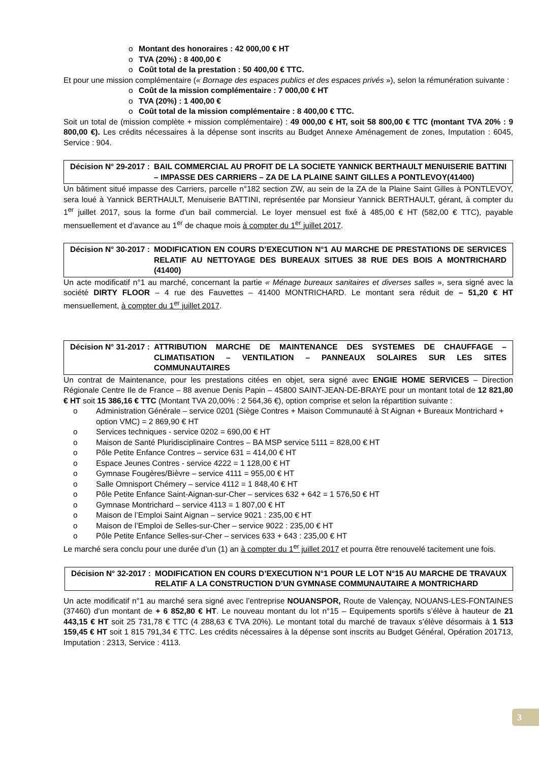o Montant des honoraires : 42 000,00 € HT
o TVA (20%) : 8 400,00 €
o Coût total de la prestation : 50 400,00 € TTC.
Et pour une mission complémentaire (« Bornage des espaces publics et des espaces privés »), selon la rémunération suivante :
o Coût de la mission complémentaire : 7 000,00 € HT
o TVA (20%) : 1 400,00 €
o Coût total de la mission complémentaire : 8 400,00 € TTC.
Soit un total de (mission complète + mission complémentaire) : 49 000,00 € HT, soit 58 800,00 € TTC (montant TVA 20% : 9 800,00 €). Les crédits nécessaires à la dépense sont inscrits au Budget Annexe Aménagement de zones, Imputation : 6045, Service : 904.
Décision N° 29-2017 : BAIL COMMERCIAL AU PROFIT DE LA SOCIETE YANNICK BERTHAULT MENUISERIE BATTINI – IMPASSE DES CARRIERS – ZA DE LA PLAINE SAINT GILLES A PONTLEVOY(41400)
Un bâtiment situé impasse des Carriers, parcelle n°182 section ZW, au sein de la ZA de la Plaine Saint Gilles à PONTLEVOY, sera loué à Yannick BERTHAULT, Menuiserie BATTINI, représentée par Monsieur Yannick BERTHAULT, gérant, à compter du 1<sup>er</sup> juillet 2017, sous la forme d’un bail commercial. Le loyer mensuel est fixé à 485,00 € HT (582,00 € TTC), payable mensuellement et d’avance au 1<sup>er</sup> de chaque mois à compter du 1<sup>er</sup> juillet 2017.
Décision N° 30-2017 : MODIFICATION EN COURS D’EXECUTION N°1 AU MARCHE DE PRESTATIONS DE SERVICES RELATIF AU NETTOYAGE DES BUREAUX SITUES 38 RUE DES BOIS A MONTRICHARD (41400)
Un acte modificatif n°1 au marché, concernant la partie « Ménage bureaux sanitaires et diverses salles », sera signé avec la société DIRTY FLOOR – 4 rue des Fauvettes – 41400 MONTRICHARD. Le montant sera réduit de – 51,20 € HT mensuellement, à compter du 1<sup>er</sup> juillet 2017.
Décision N° 31-2017 : ATTRIBUTION MARCHE DE MAINTENANCE DES SYSTEMES DE CHAUFFAGE – CLIMATISATION – VENTILATION – PANNEAUX SOLAIRES SUR LES SITES COMMUNAUTAIRES
Un contrat de Maintenance, pour les prestations citées en objet, sera signé avec ENGIE HOME SERVICES – Direction Régionale Centre Ile de France – 88 avenue Denis Papin – 45800 SAINT-JEAN-DE-BRAYE pour un montant total de 12 821,80 € HT soit 15 386,16 € TTC (Montant TVA 20,00% : 2 564,36 €), option comprise et selon la répartition suivante :
o Administration Générale – service 0201 (Siège Contres + Maison Communauté à St Aignan + Bureaux Montrichard + option VMC) = 2 869,90 € HT
o Services techniques - service 0202 = 690,00 € HT
o Maison de Santé Pluridisciplinaire Contres – BA MSP service 5111 = 828,00 € HT
o Pôle Petite Enfance Contres – service 631 = 414,00 € HT
o Espace Jeunes Contres - service 4222 = 1 128,00 € HT
o Gymnase Fougères/Bièvre – service 4111 = 955,00 € HT
o Salle Omnisport Chémery – service 4112 = 1 848,40 € HT
o Pôle Petite Enfance Saint-Aignan-sur-Cher – services 632 + 642 = 1 576,50 € HT
o Gymnase Montrichard – service 4113 = 1 807,00 € HT
o Maison de l’Emploi Saint Aignan – service 9021 : 235,00 € HT
o Maison de l’Emploi de Selles-sur-Cher – service 9022 : 235,00 € HT
o Pôle Petite Enfance Selles-sur-Cher – services 633 + 643 : 235,00 € HT
Le marché sera conclu pour une durée d’un (1) an à compter du 1<sup>er</sup> juillet 2017 et pourra être renouvelé tacitement une fois.
Décision N° 32-2017 : MODIFICATION EN COURS D’EXECUTION N°1 POUR LE LOT N°15 AU MARCHE DE TRAVAUX RELATIF A LA CONSTRUCTION D’UN GYMNASE COMMUNAUTAIRE A MONTRICHARD
Un acte modificatif n°1 au marché sera signé avec l’entreprise NOUANSPOR, Route de Valençay, NOUANS-LES-FONTAINES (37460) d’un montant de + 6 852,80 € HT. Le nouveau montant du lot n°15 – Equipements sportifs s’élève à hauteur de 21 443,15 € HT soit 25 731,78 € TTC (4 288,63 € TVA 20%). Le montant total du marché de travaux s’élève désormais à 1 513 159,45 € HT soit 1 815 791,34 € TTC. Les crédits nécessaires à la dépense sont inscrits au Budget Général, Opération 201713, Imputation : 2313, Service : 4113.
3